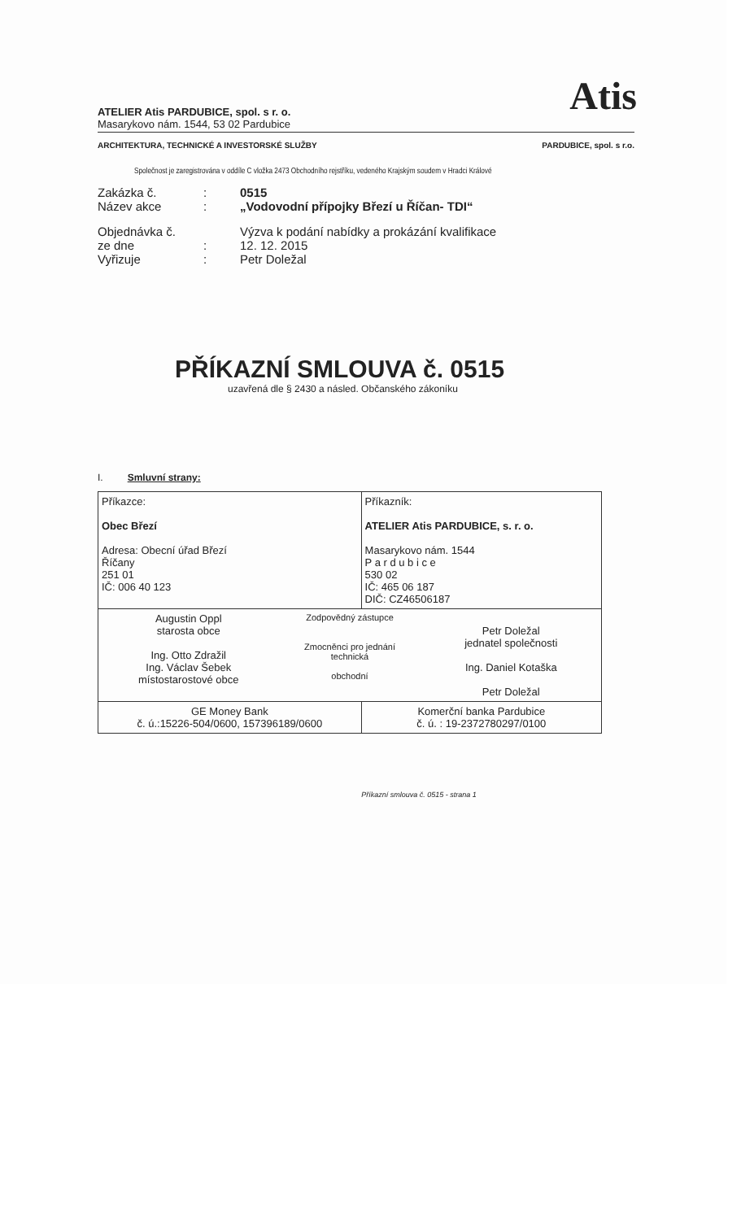Atis
ATELIER Atis PARDUBICE, spol. s r. o.
Masarykovo nám. 1544, 53 02 Pardubice
ARCHITEKTURA, TECHNICKÉ A INVESTORSKÉ SLUŽBY PARDUBICE, spol. s r.o.
Společnost je zaregistrována v oddíle C vložka 2473 Obchodního rejstříku, vedeného Krajským soudem v Hradci Králové
Zakázka č.: 0515
Název akce: „Vodovodní přípojky Březí u Říčan- TDI“
Objednávka č. Výzva k podání nabídky a prokázání kvalifikace
ze dne: 12. 12. 2015
Vyřizuje: Petr Doležal
PŘÍKAZNÍ SMLOUVA č. 0515
uzavřená dle § 2430 a násled. Občanského zákoníku
I. Smluvní strany:
| Příkazce: Obec Březí Adresa: Obecní úřad Březí Říčany 251 01 IČ: 006 40 123 | Příkazník: ATELIER Atis PARDUBICE, s. r. o. Masarykovo nám. 1544 P a r d u b i c e 530 02 IČ: 465 06 187 DIČ: CZ46506187 |
| Augustin Oppl starosta obce Ing. Otto Zdražil Ing. Václav Šebek místostarostové obce Zodpovědný zástupce Zmocněnci pro jednání technická obchodní Petr Doležal jednatel společnosti Ing. Daniel Kotaška Petr Doležal | |
| GE Money Bank č. ú.:15226-504/0600, 157396189/0600 | Komerční banka Pardubice č. ú. : 19-2372780297/0100 |
Příkazní smlouva č. 0515 - strana 1